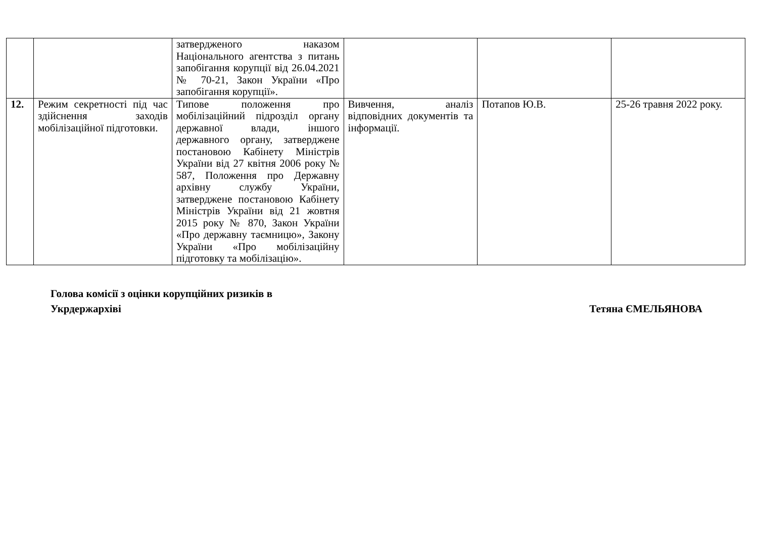| | | затвердженого наказом Національного агентства з питань запобігання корупції від 26.04.2021 № 70-21, Закон України «Про запобігання корупції». | | | |
| 12. | Режим секретності під час здійснення заходів мобілізаційної підготовки. | Типове положення про мобілізаційний підрозділ органу державної влади, іншого державного органу, затверджене постановою Кабінету Міністрів України від 27 квітня 2006 року № 587, Положення про Державну архівну службу України, затверджене постановою Кабінету Міністрів України від 21 жовтня 2015 року № 870, Закон України «Про державну таємницю», Закону України «Про мобілізаційну підготовку та мобілізацію». | Вивчення, аналіз відповідних документів та інформації. | Потапов Ю.В. | 25-26 травня 2022 року. |
Голова комісії з оцінки корупційних ризиків в
Укрдержархіві
Тетяна ЄМЕЛЬЯНОВА